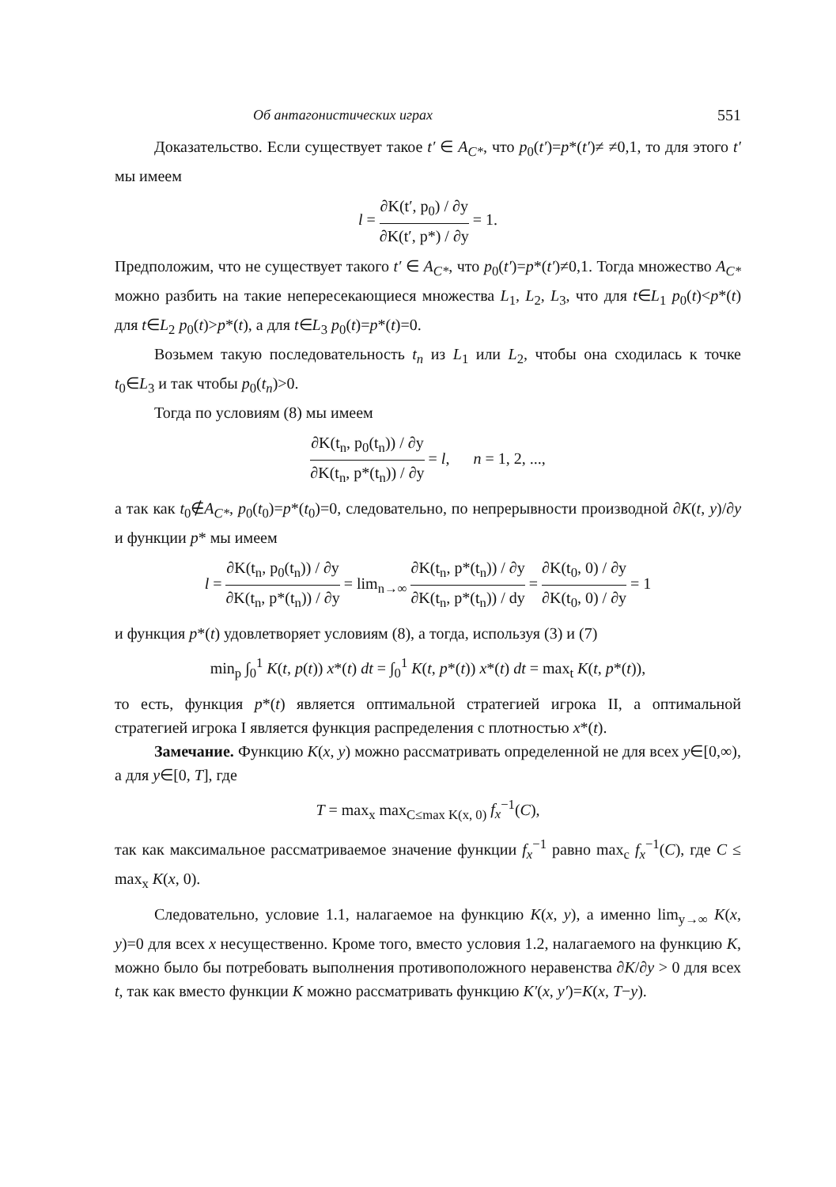Об антагонистических играх 551
Доказательство. Если существует такое t′ ∈ A<sub>C*</sub>, что p<sub>0</sub>(t′)=p*(t′)≠ ≠0,1, то для этого t′ мы имеем
l = ∂K(t′, p<sub>0</sub>) / ∂y ∂K(t′, p*) / ∂y = 1.
Предположим, что не существует такого t′ ∈ A<sub>C*</sub>, что p<sub>0</sub>(t′)=p*(t′)≠0,1. Тогда множество A<sub>C*</sub> можно разбить на такие непересекающиеся множества L<sub>1</sub>, L<sub>2</sub>, L<sub>3</sub>, что для t∈L<sub>1</sub> p<sub>0</sub>(t)<p*(t) для t∈L<sub>2</sub> p<sub>0</sub>(t)>p*(t), а для t∈L<sub>3</sub> p<sub>0</sub>(t)=p*(t)=0.
Возьмем такую последовательность t<sub>n</sub> из L<sub>1</sub> или L<sub>2</sub>, чтобы она сходилась к точке t<sub>0</sub>∈L<sub>3</sub> и так чтобы p<sub>0</sub>(t<sub>n</sub>)>0.
Тогда по условиям (8) мы имеем
∂K(t<sub>n</sub>, p<sub>0</sub>(t<sub>n</sub>)) / ∂y ∂K(t<sub>n</sub>, p*(t<sub>n</sub>)) / ∂y = l, n = 1, 2, ...,
а так как t<sub>0</sub>∉A<sub>C*</sub>, p<sub>0</sub>(t<sub>0</sub>)=p*(t<sub>0</sub>)=0, следовательно, по непрерывности производной ∂K(t, y)/∂y и функции p* мы имеем
l = ∂K(t<sub>n</sub>, p<sub>0</sub>(t<sub>n</sub>)) / ∂y ∂K(t<sub>n</sub>, p*(t<sub>n</sub>)) / ∂y = lim<sub>n→∞</sub> ∂K(t<sub>n</sub>, p*(t<sub>n</sub>)) / ∂y ∂K(t<sub>n</sub>, p*(t<sub>n</sub>)) / dy = ∂K(t<sub>0</sub>, 0) / ∂y ∂K(t<sub>0</sub>, 0) / ∂y = 1
и функция p*(t) удовлетворяет условиям (8), а тогда, используя (3) и (7)
min<sub>p</sub> ∫<sub>0</sub><sup>1</sup> K(t, p(t)) x*(t) dt = ∫<sub>0</sub><sup>1</sup> K(t, p*(t)) x*(t) dt = max<sub>t</sub> K(t, p*(t)),
то есть, функция p*(t) является оптимальной стратегией игрока II, а оптимальной стратегией игрока I является функция распределения с плотностью x*(t).
Замечание. Функцию K(x, y) можно рассматривать определенной не для всех y∈[0,∞), а для y∈[0, T], где
T = max<sub>x</sub> max<sub>C≤max K(x, 0)</sub> f<sub>x</sub><sup>−1</sup>(C),
так как максимальное рассматриваемое значение функции f<sub>x</sub><sup>−1</sup> равно max<sub>c</sub> f<sub>x</sub><sup>−1</sup>(C), где C ≤ max<sub>x</sub> K(x, 0).
Следовательно, условие 1.1, налагаемое на функцию K(x, y), а именно lim<sub>y→∞</sub> K(x, y)=0 для всех x несущественно. Кроме того, вместо условия 1.2, налагаемого на функцию K, можно было бы потребовать выполнения противоположного неравенства ∂K/∂y > 0 для всех t, так как вместо функции K можно рассматривать функцию K′(x, y′)=K(x, T−y).